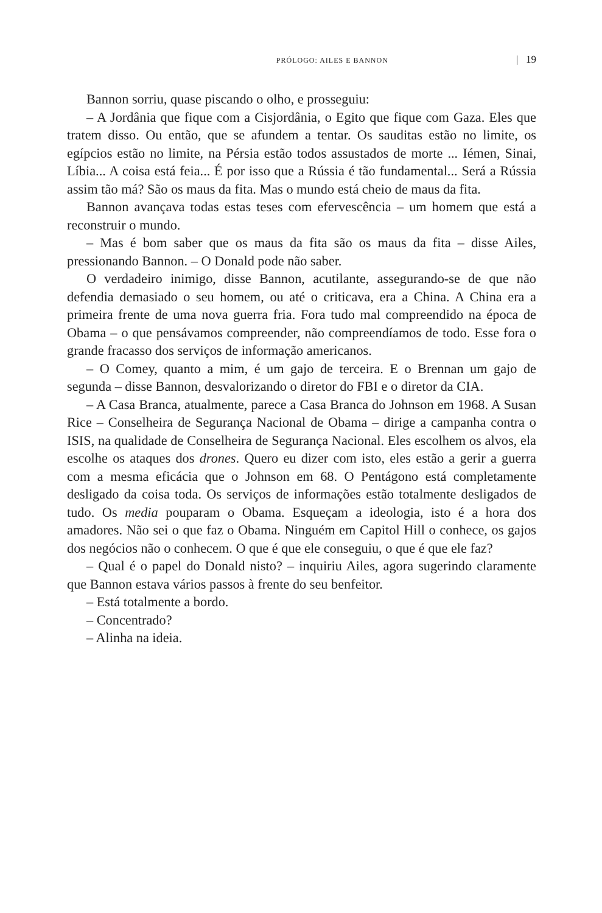PRÓLOGO: AILES E BANNON | 19
Bannon sorriu, quase piscando o olho, e prosseguiu:
– A Jordânia que fique com a Cisjordânia, o Egito que fique com Gaza. Eles que tratem disso. Ou então, que se afundem a tentar. Os sauditas estão no limite, os egípcios estão no limite, na Pérsia estão todos assustados de morte ... Iémen, Sinai, Líbia... A coisa está feia... É por isso que a Rússia é tão fundamental... Será a Rússia assim tão má? São os maus da fita. Mas o mundo está cheio de maus da fita.
Bannon avançava todas estas teses com efervescência – um homem que está a reconstruir o mundo.
– Mas é bom saber que os maus da fita são os maus da fita – disse Ailes, pressionando Bannon. – O Donald pode não saber.
O verdadeiro inimigo, disse Bannon, acutilante, assegurando-se de que não defendia demasiado o seu homem, ou até o criticava, era a China. A China era a primeira frente de uma nova guerra fria. Fora tudo mal compreendido na época de Obama – o que pensávamos compreender, não compreendíamos de todo. Esse fora o grande fracasso dos serviços de informação americanos.
– O Comey, quanto a mim, é um gajo de terceira. E o Brennan um gajo de segunda – disse Bannon, desvalorizando o diretor do FBI e o diretor da CIA.
– A Casa Branca, atualmente, parece a Casa Branca do Johnson em 1968. A Susan Rice – Conselheira de Segurança Nacional de Obama – dirige a campanha contra o ISIS, na qualidade de Conselheira de Segurança Nacional. Eles escolhem os alvos, ela escolhe os ataques dos drones. Quero eu dizer com isto, eles estão a gerir a guerra com a mesma eficácia que o Johnson em 68. O Pentágono está completamente desligado da coisa toda. Os serviços de informações estão totalmente desligados de tudo. Os media pouparam o Obama. Esqueçam a ideologia, isto é a hora dos amadores. Não sei o que faz o Obama. Ninguém em Capitol Hill o conhece, os gajos dos negócios não o conhecem. O que é que ele conseguiu, o que é que ele faz?
– Qual é o papel do Donald nisto? – inquiriu Ailes, agora sugerindo claramente que Bannon estava vários passos à frente do seu benfeitor.
– Está totalmente a bordo.
– Concentrado?
– Alinha na ideia.